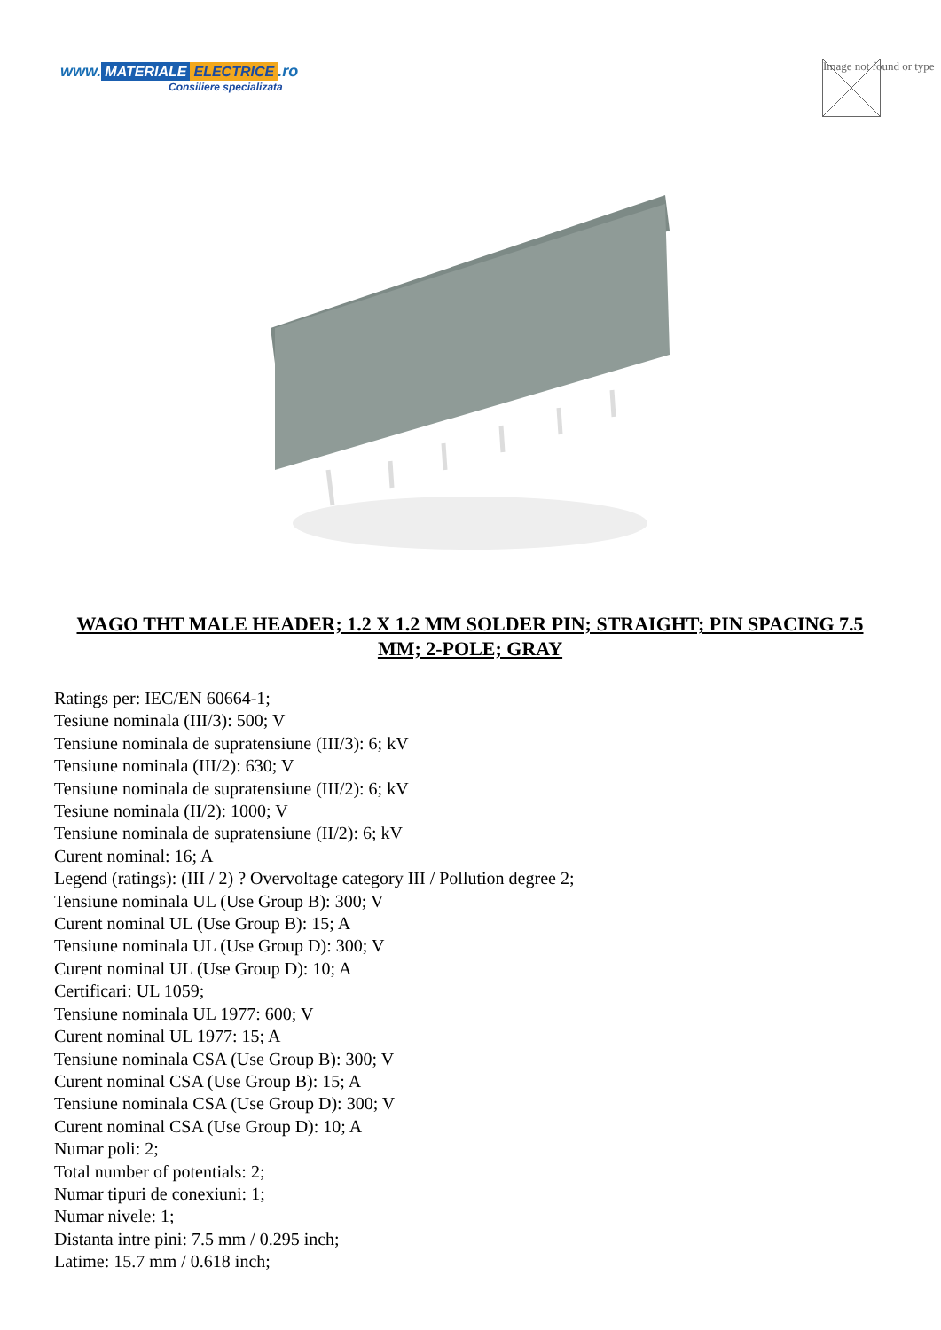www. MATERIALE ELECTRICE.ro
Consiliere specializata
Image not found or type
WAGO THT MALE HEADER; 1.2 X 1.2 MM SOLDER PIN; STRAIGHT; PIN SPACING 7.5 MM; 2-POLE; GRAY
Ratings per: IEC/EN 60664-1;
Tesiune nominala (III/3): 500; V
Tensiune nominala de supratensiune (III/3): 6; kV
Tensiune nominala (III/2): 630; V
Tensiune nominala de supratensiune (III/2): 6; kV
Tesiune nominala (II/2): 1000; V
Tensiune nominala de supratensiune (II/2): 6; kV
Curent nominal: 16; A
Legend (ratings): (III / 2) ? Overvoltage category III / Pollution degree 2;
Tensiune nominala UL (Use Group B): 300; V
Curent nominal UL (Use Group B): 15; A
Tensiune nominala UL (Use Group D): 300; V
Curent nominal UL (Use Group D): 10; A
Certificari: UL 1059;
Tensiune nominala UL 1977: 600; V
Curent nominal UL 1977: 15; A
Tensiune nominala CSA (Use Group B): 300; V
Curent nominal CSA (Use Group B): 15; A
Tensiune nominala CSA (Use Group D): 300; V
Curent nominal CSA (Use Group D): 10; A
Numar poli: 2;
Total number of potentials: 2;
Numar tipuri de conexiuni: 1;
Numar nivele: 1;
Distanta intre pini: 7.5 mm / 0.295 inch;
Latime: 15.7 mm / 0.618 inch;